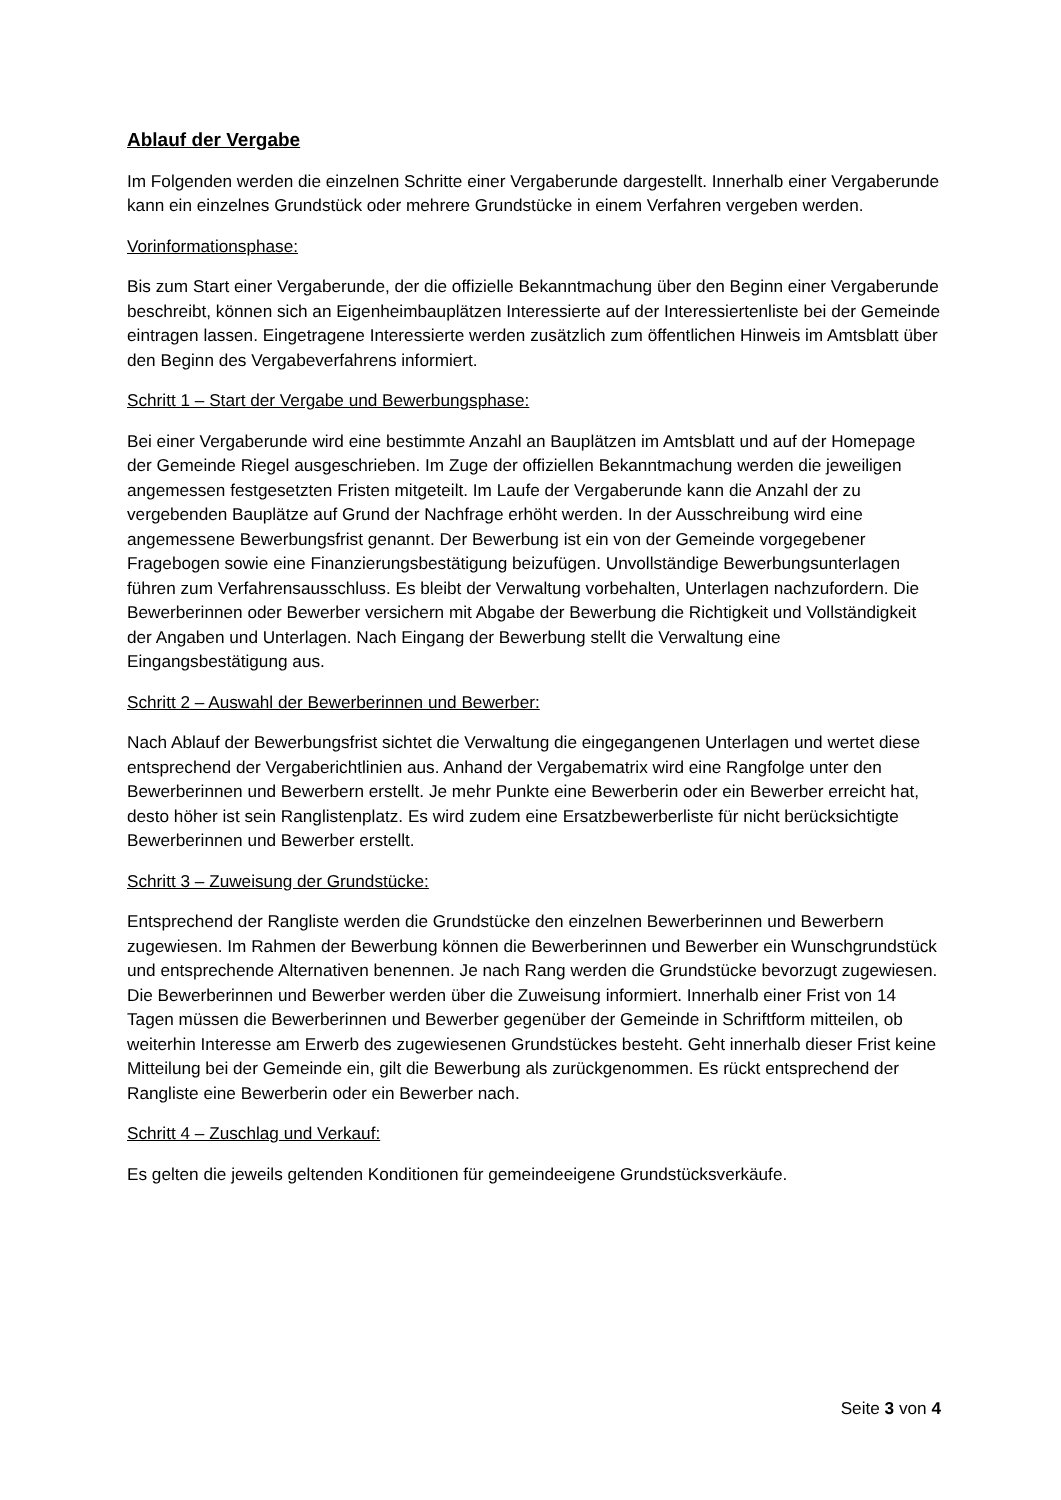Ablauf der Vergabe
Im Folgenden werden die einzelnen Schritte einer Vergaberunde dargestellt. Innerhalb einer Vergaberunde kann ein einzelnes Grundstück oder mehrere Grundstücke in einem Verfahren vergeben werden.
Vorinformationsphase:
Bis zum Start einer Vergaberunde, der die offizielle Bekanntmachung über den Beginn einer Vergaberunde beschreibt, können sich an Eigenheimbauplätzen Interessierte auf der Interessiertenliste bei der Gemeinde eintragen lassen. Eingetragene Interessierte werden zusätzlich zum öffentlichen Hinweis im Amtsblatt über den Beginn des Vergabeverfahrens informiert.
Schritt 1 – Start der Vergabe und Bewerbungsphase:
Bei einer Vergaberunde wird eine bestimmte Anzahl an Bauplätzen im Amtsblatt und auf der Homepage der Gemeinde Riegel ausgeschrieben. Im Zuge der offiziellen Bekanntmachung werden die jeweiligen angemessen festgesetzten Fristen mitgeteilt. Im Laufe der Vergaberunde kann die Anzahl der zu vergebenden Bauplätze auf Grund der Nachfrage erhöht werden. In der Ausschreibung wird eine angemessene Bewerbungsfrist genannt. Der Bewerbung ist ein von der Gemeinde vorgegebener Fragebogen sowie eine Finanzierungsbestätigung beizufügen. Unvollständige Bewerbungsunterlagen führen zum Verfahrensausschluss. Es bleibt der Verwaltung vorbehalten, Unterlagen nachzufordern. Die Bewerberinnen oder Bewerber versichern mit Abgabe der Bewerbung die Richtigkeit und Vollständigkeit der Angaben und Unterlagen. Nach Eingang der Bewerbung stellt die Verwaltung eine Eingangsbestätigung aus.
Schritt 2 – Auswahl der Bewerberinnen und Bewerber:
Nach Ablauf der Bewerbungsfrist sichtet die Verwaltung die eingegangenen Unterlagen und wertet diese entsprechend der Vergaberichtlinien aus. Anhand der Vergabematrix wird eine Rangfolge unter den Bewerberinnen und Bewerbern erstellt. Je mehr Punkte eine Bewerberin oder ein Bewerber erreicht hat, desto höher ist sein Ranglistenplatz. Es wird zudem eine Ersatzbewerberliste für nicht berücksichtigte Bewerberinnen und Bewerber erstellt.
Schritt 3 – Zuweisung der Grundstücke:
Entsprechend der Rangliste werden die Grundstücke den einzelnen Bewerberinnen und Bewerbern zugewiesen. Im Rahmen der Bewerbung können die Bewerberinnen und Bewerber ein Wunschgrundstück und entsprechende Alternativen benennen. Je nach Rang werden die Grundstücke bevorzugt zugewiesen. Die Bewerberinnen und Bewerber werden über die Zuweisung informiert. Innerhalb einer Frist von 14 Tagen müssen die Bewerberinnen und Bewerber gegenüber der Gemeinde in Schriftform mitteilen, ob weiterhin Interesse am Erwerb des zugewiesenen Grundstückes besteht. Geht innerhalb dieser Frist keine Mitteilung bei der Gemeinde ein, gilt die Bewerbung als zurückgenommen. Es rückt entsprechend der Rangliste eine Bewerberin oder ein Bewerber nach.
Schritt 4 – Zuschlag und Verkauf:
Es gelten die jeweils geltenden Konditionen für gemeindeeigene Grundstücksverkäufe.
Seite 3 von 4